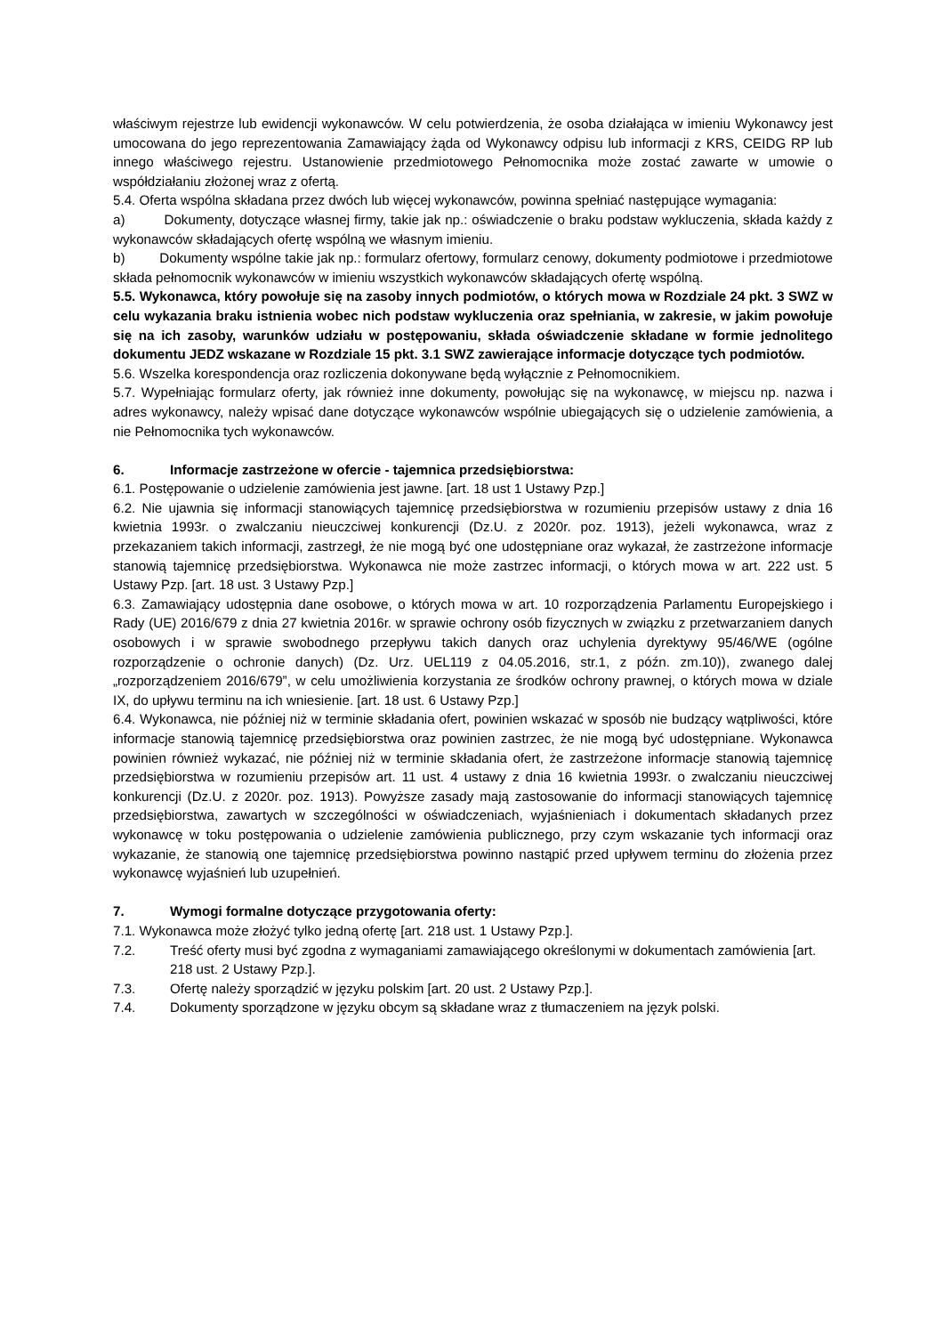właściwym rejestrze lub ewidencji wykonawców. W celu potwierdzenia, że osoba działająca w imieniu Wykonawcy jest umocowana do jego reprezentowania Zamawiający żąda od Wykonawcy odpisu lub informacji z KRS, CEIDG RP lub innego właściwego rejestru. Ustanowienie przedmiotowego Pełnomocnika może zostać zawarte w umowie o współdziałaniu złożonej wraz z ofertą.
5.4. Oferta wspólna składana przez dwóch lub więcej wykonawców, powinna spełniać następujące wymagania:
a) Dokumenty, dotyczące własnej firmy, takie jak np.: oświadczenie o braku podstaw wykluczenia, składa każdy z wykonawców składających ofertę wspólną we własnym imieniu.
b) Dokumenty wspólne takie jak np.: formularz ofertowy, formularz cenowy, dokumenty podmiotowe i przedmiotowe składa pełnomocnik wykonawców w imieniu wszystkich wykonawców składających ofertę wspólną.
5.5. Wykonawca, który powołuje się na zasoby innych podmiotów, o których mowa w Rozdziale 24 pkt. 3 SWZ w celu wykazania braku istnienia wobec nich podstaw wykluczenia oraz spełniania, w zakresie, w jakim powołuje się na ich zasoby, warunków udziału w postępowaniu, składa oświadczenie składane w formie jednolitego dokumentu JEDZ wskazane w Rozdziale 15 pkt. 3.1 SWZ zawierające informacje dotyczące tych podmiotów.
5.6. Wszelka korespondencja oraz rozliczenia dokonywane będą wyłącznie z Pełnomocnikiem.
5.7. Wypełniając formularz oferty, jak również inne dokumenty, powołując się na wykonawcę, w miejscu np. nazwa i adres wykonawcy, należy wpisać dane dotyczące wykonawców wspólnie ubiegających się o udzielenie zamówienia, a nie Pełnomocnika tych wykonawców.
6. Informacje zastrzeżone w ofercie - tajemnica przedsiębiorstwa:
6.1. Postępowanie o udzielenie zamówienia jest jawne. [art. 18 ust 1 Ustawy Pzp.]
6.2. Nie ujawnia się informacji stanowiących tajemnicę przedsiębiorstwa w rozumieniu przepisów ustawy z dnia 16 kwietnia 1993r. o zwalczaniu nieuczciwej konkurencji (Dz.U. z 2020r. poz. 1913), jeżeli wykonawca, wraz z przekazaniem takich informacji, zastrzegł, że nie mogą być one udostępniane oraz wykazał, że zastrzeżone informacje stanowią tajemnicę przedsiębiorstwa. Wykonawca nie może zastrzec informacji, o których mowa w art. 222 ust. 5 Ustawy Pzp. [art. 18 ust. 3 Ustawy Pzp.]
6.3. Zamawiający udostępnia dane osobowe, o których mowa w art. 10 rozporządzenia Parlamentu Europejskiego i Rady (UE) 2016/679 z dnia 27 kwietnia 2016r. w sprawie ochrony osób fizycznych w związku z przetwarzaniem danych osobowych i w sprawie swobodnego przepływu takich danych oraz uchylenia dyrektywy 95/46/WE (ogólne rozporządzenie o ochronie danych) (Dz. Urz. UEL119 z 04.05.2016, str.1, z późn. zm.10)), zwanego dalej „rozporządzeniem 2016/679”, w celu umożliwienia korzystania ze środków ochrony prawnej, o których mowa w dziale IX, do upływu terminu na ich wniesienie. [art. 18 ust. 6 Ustawy Pzp.]
6.4. Wykonawca, nie później niż w terminie składania ofert, powinien wskazać w sposób nie budzący wątpliwości, które informacje stanowią tajemnicę przedsiębiorstwa oraz powinien zastrzec, że nie mogą być udostępniane. Wykonawca powinien również wykazać, nie później niż w terminie składania ofert, że zastrzeżone informacje stanowią tajemnicę przedsiębiorstwa w rozumieniu przepisów art. 11 ust. 4 ustawy z dnia 16 kwietnia 1993r. o zwalczaniu nieuczciwej konkurencji (Dz.U. z 2020r. poz. 1913). Powyższe zasady mają zastosowanie do informacji stanowiących tajemnicę przedsiębiorstwa, zawartych w szczególności w oświadczeniach, wyjaśnieniach i dokumentach składanych przez wykonawcę w toku postępowania o udzielenie zamówienia publicznego, przy czym wskazanie tych informacji oraz wykazanie, że stanowią one tajemnicę przedsiębiorstwa powinno nastąpić przed upływem terminu do złożenia przez wykonawcę wyjaśnień lub uzupełnień.
7. Wymogi formalne dotyczące przygotowania oferty:
7.1. Wykonawca może złożyć tylko jedną ofertę [art. 218 ust. 1 Ustawy Pzp.].
7.2. Treść oferty musi być zgodna z wymaganiami zamawiającego określonymi w dokumentach zamówienia [art. 218 ust. 2 Ustawy Pzp.].
7.3. Ofertę należy sporządzić w języku polskim [art. 20 ust. 2 Ustawy Pzp.].
7.4. Dokumenty sporządzone w języku obcym są składane wraz z tłumaczeniem na język polski.